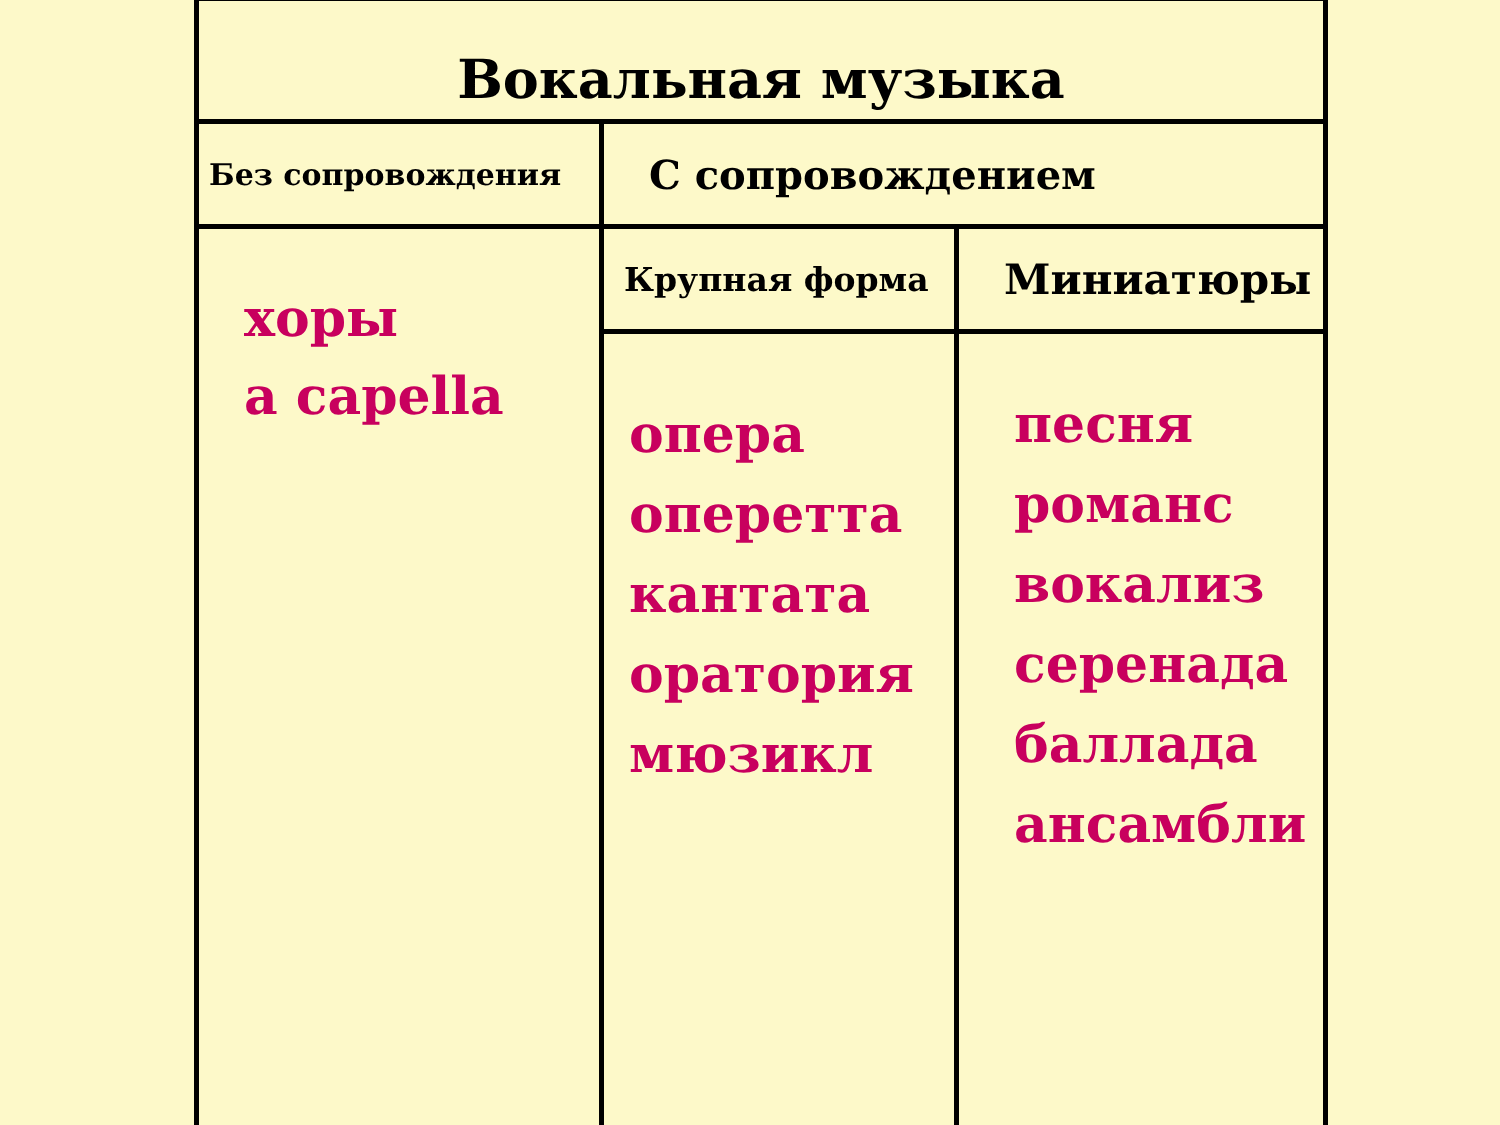| Вокальная музыка | | |
| Без сопровождения | С сопровождением | |
| хоры a capella | Крупная форма | Миниатюры |
| | опера оперетта кантата оратория мюзикл | песня романс вокализ серенада баллада ансамбли |